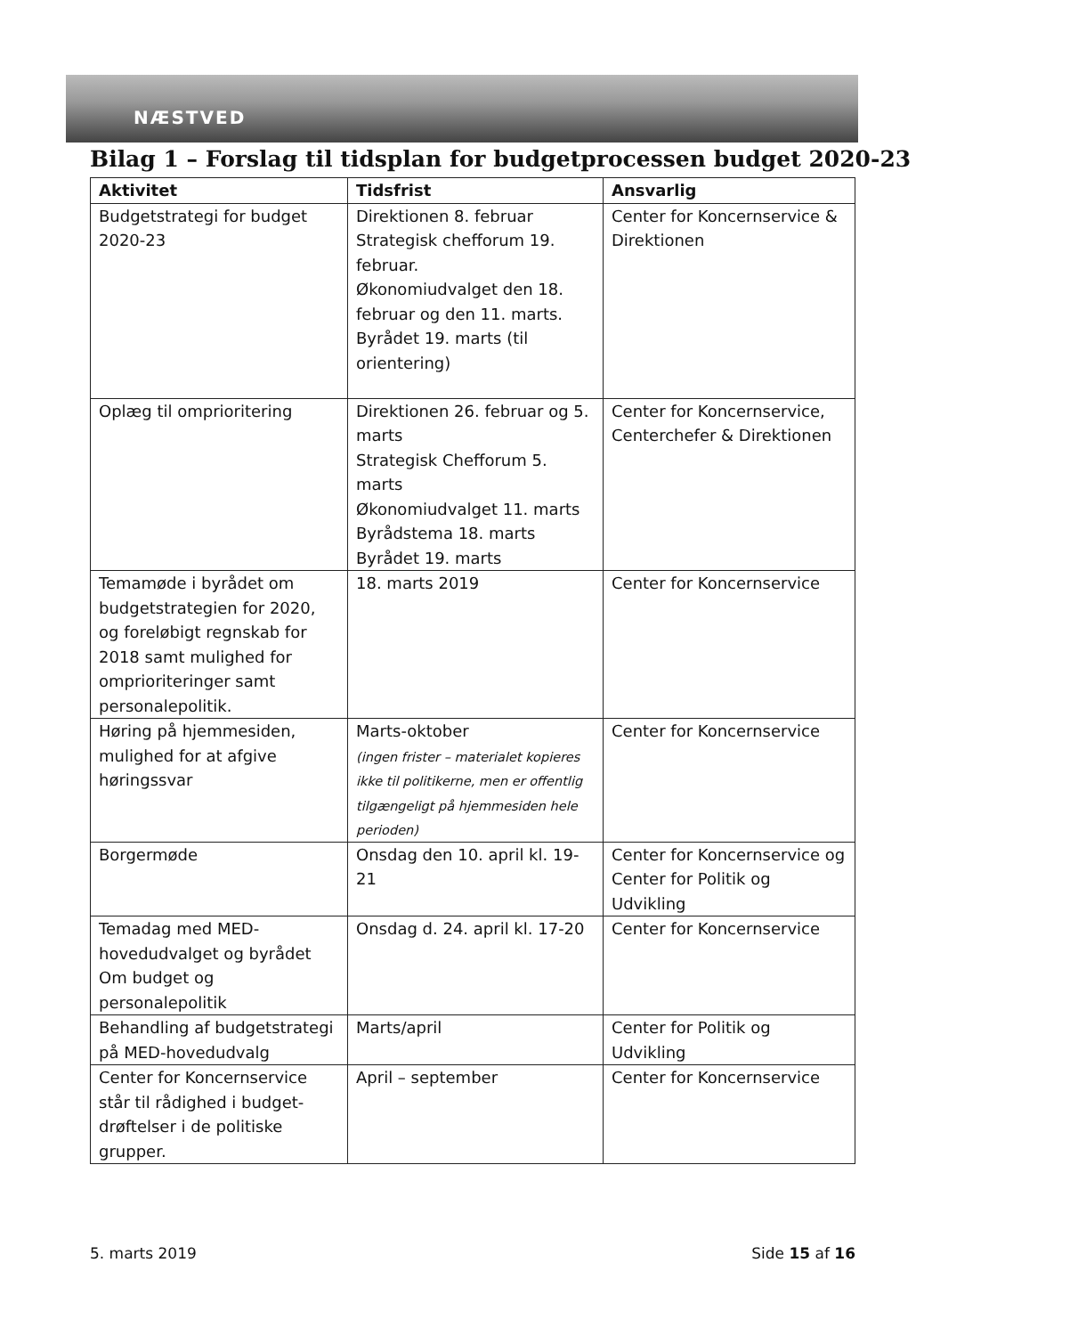NÆSTVED
Bilag 1 – Forslag til tidsplan for budgetprocessen budget 2020-23
| Aktivitet | Tidsfrist | Ansvarlig |
| --- | --- | --- |
| Budgetstrategi for budget 2020-23 | Direktionen 8. februar Strategisk chefforum 19. februar. Økonomiudvalget den 18. februar og den 11. marts. Byrådet 19. marts (til orientering) | Center for Koncernservice & Direktionen |
| Oplæg til omprioritering | Direktionen 26. februar og 5. marts Strategisk Chefforum 5. marts Økonomiudvalget 11. marts Byrådstema 18. marts Byrådet 19. marts | Center for Koncernservice, Centerchefer & Direktionen |
| Temamøde i byrådet om budgetstrategien for 2020, og foreløbigt regnskab for 2018 samt mulighed for omprioriteringer samt personalepolitik. | 18. marts 2019 | Center for Koncernservice |
| Høring på hjemmesiden, mulighed for at afgive høringssvar | Marts-oktober (ingen frister – materialet kopieres ikke til politikerne, men er offentlig tilgængeligt på hjemmesiden hele perioden) | Center for Koncernservice |
| Borgermøde | Onsdag den 10. april kl. 19-21 | Center for Koncernservice og Center for Politik og Udvikling |
| Temadag med MED-hovedudvalget og byrådet Om budget og personalepolitik | Onsdag d. 24. april kl. 17-20 | Center for Koncernservice |
| Behandling af budgetstrategi på MED-hovedudvalg | Marts/april | Center for Politik og Udvikling |
| Center for Koncernservice står til rådighed i budget-drøftelser i de politiske grupper. | April – september | Center for Koncernservice |
5. marts 2019 Side 15 af 16